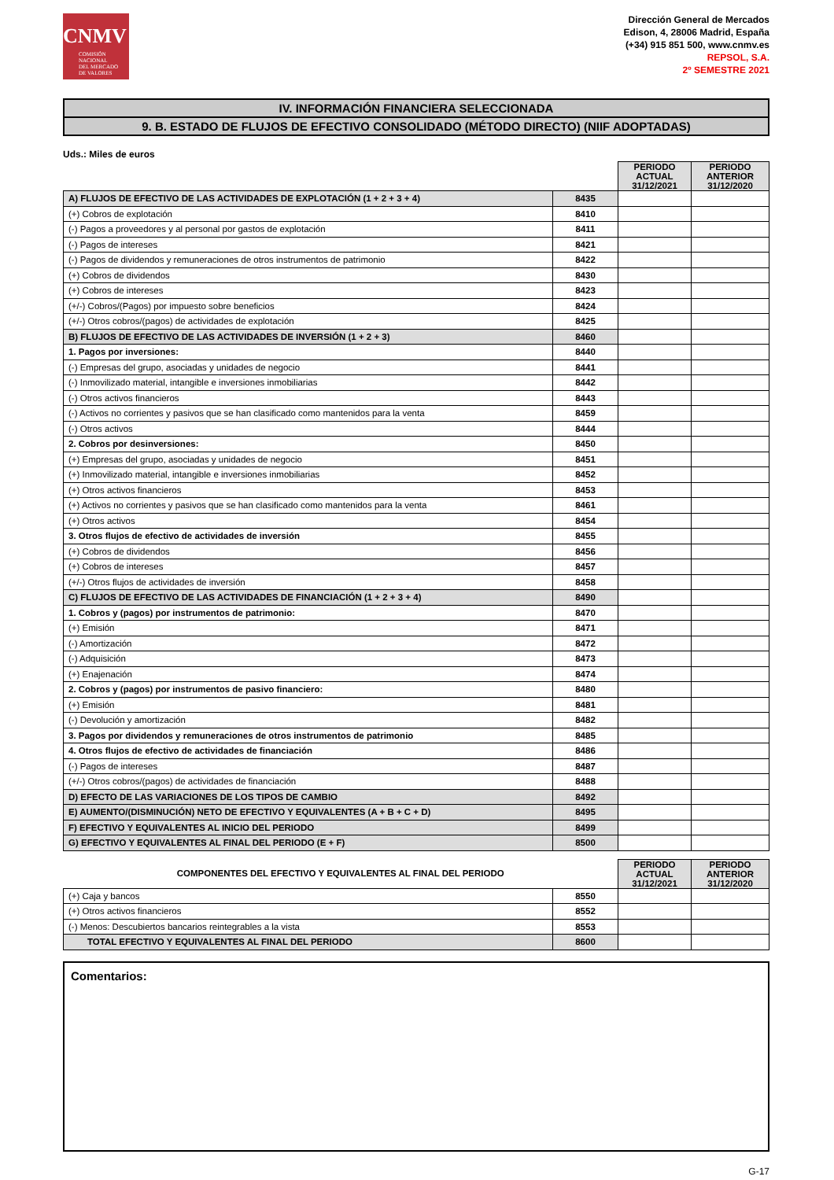CNMV
COMISIÓN
NACIONAL
DEL MERCADO
DE VALORES
Dirección General de Mercados
Edison, 4, 28006 Madrid, España
(+34) 915 851 500, www.cnmv.es
REPSOL, S.A.
2º SEMESTRE 2021
IV. INFORMACIÓN FINANCIERA SELECCIONADA
9. B. ESTADO DE FLUJOS DE EFECTIVO CONSOLIDADO (MÉTODO DIRECTO) (NIIF ADOPTADAS)
Uds.: Miles de euros
| | | PERIODO ACTUAL 31/12/2021 | PERIODO ANTERIOR 31/12/2020 |
| A) FLUJOS DE EFECTIVO DE LAS ACTIVIDADES DE EXPLOTACIÓN (1 + 2 + 3 + 4) | 8435 | | |
| (+) Cobros de explotación | 8410 | | |
| (-) Pagos a proveedores y al personal por gastos de explotación | 8411 | | |
| (-) Pagos de intereses | 8421 | | |
| (-) Pagos de dividendos y remuneraciones de otros instrumentos de patrimonio | 8422 | | |
| (+) Cobros de dividendos | 8430 | | |
| (+) Cobros de intereses | 8423 | | |
| (+/-) Cobros/(Pagos) por impuesto sobre beneficios | 8424 | | |
| (+/-) Otros cobros/(pagos) de actividades de explotación | 8425 | | |
| B) FLUJOS DE EFECTIVO DE LAS ACTIVIDADES DE INVERSIÓN (1 + 2 + 3) | 8460 | | |
| 1. Pagos por inversiones: | 8440 | | |
| (-) Empresas del grupo, asociadas y unidades de negocio | 8441 | | |
| (-) Inmovilizado material, intangible e inversiones inmobiliarias | 8442 | | |
| (-) Otros activos financieros | 8443 | | |
| (-) Activos no corrientes y pasivos que se han clasificado como mantenidos para la venta | 8459 | | |
| (-) Otros activos | 8444 | | |
| 2. Cobros por desinversiones: | 8450 | | |
| (+) Empresas del grupo, asociadas y unidades de negocio | 8451 | | |
| (+) Inmovilizado material, intangible e inversiones inmobiliarias | 8452 | | |
| (+) Otros activos financieros | 8453 | | |
| (+) Activos no corrientes y pasivos que se han clasificado como mantenidos para la venta | 8461 | | |
| (+) Otros activos | 8454 | | |
| 3. Otros flujos de efectivo de actividades de inversión | 8455 | | |
| (+) Cobros de dividendos | 8456 | | |
| (+) Cobros de intereses | 8457 | | |
| (+/-) Otros flujos de actividades de inversión | 8458 | | |
| C) FLUJOS DE EFECTIVO DE LAS ACTIVIDADES DE FINANCIACIÓN (1 + 2 + 3 + 4) | 8490 | | |
| 1. Cobros y (pagos) por instrumentos de patrimonio: | 8470 | | |
| (+) Emisión | 8471 | | |
| (-) Amortización | 8472 | | |
| (-) Adquisición | 8473 | | |
| (+) Enajenación | 8474 | | |
| 2. Cobros y (pagos) por instrumentos de pasivo financiero: | 8480 | | |
| (+) Emisión | 8481 | | |
| (-) Devolución y amortización | 8482 | | |
| 3. Pagos por dividendos y remuneraciones de otros instrumentos de patrimonio | 8485 | | |
| 4. Otros flujos de efectivo de actividades de financiación | 8486 | | |
| (-) Pagos de intereses | 8487 | | |
| (+/-) Otros cobros/(pagos) de actividades de financiación | 8488 | | |
| D) EFECTO DE LAS VARIACIONES DE LOS TIPOS DE CAMBIO | 8492 | | |
| E) AUMENTO/(DISMINUCIÓN) NETO DE EFECTIVO Y EQUIVALENTES (A + B + C + D) | 8495 | | |
| F) EFECTIVO Y EQUIVALENTES AL INICIO DEL PERIODO | 8499 | | |
| G) EFECTIVO Y EQUIVALENTES AL FINAL DEL PERIODO (E + F) | 8500 | | |
| COMPONENTES DEL EFECTIVO Y EQUIVALENTES AL FINAL DEL PERIODO | | PERIODO ACTUAL 31/12/2021 | PERIODO ANTERIOR 31/12/2020 |
| (+) Caja y bancos | 8550 | | |
| (+) Otros activos financieros | 8552 | | |
| (-) Menos: Descubiertos bancarios reintegrables a la vista | 8553 | | |
| TOTAL EFECTIVO Y EQUIVALENTES AL FINAL DEL PERIODO | 8600 | | |
Comentarios:
G-17